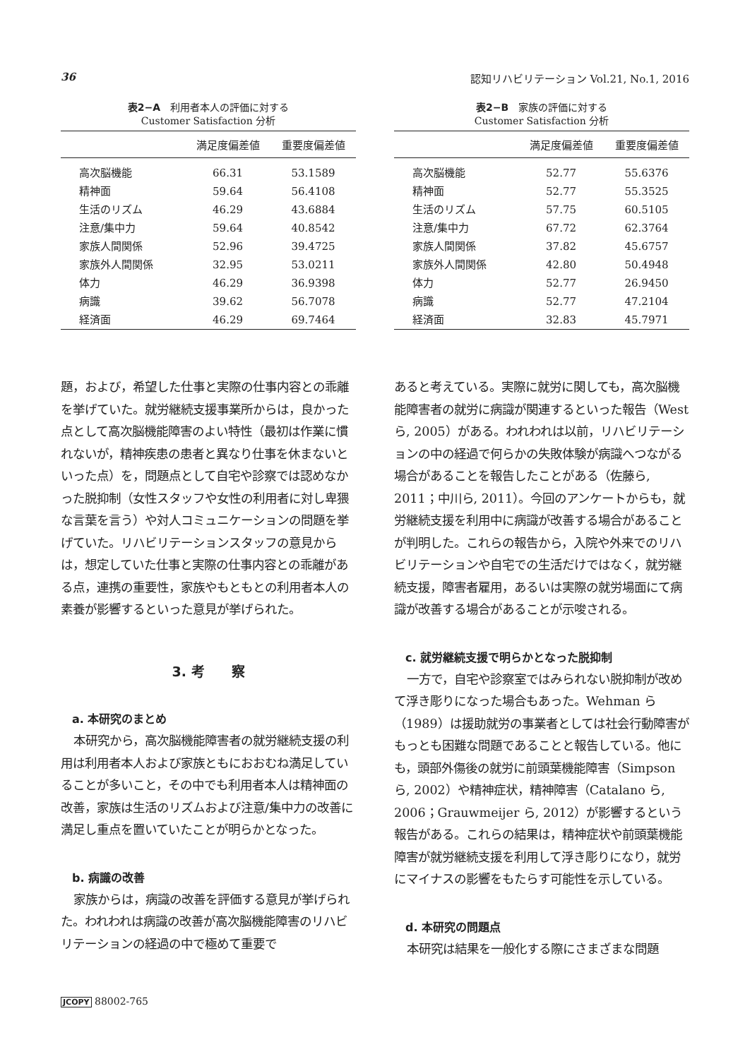36 認知リハビリテーション Vol.21, No.1, 2016
表2−A　利用者本人の評価に対する
Customer Satisfaction 分析
| | 満足度偏差値 | 重要度偏差値 |
| --- | --- | --- |
| 高次脳機能 | 66.31 | 53.1589 |
| 精神面 | 59.64 | 56.4108 |
| 生活のリズム | 46.29 | 43.6884 |
| 注意/集中力 | 59.64 | 40.8542 |
| 家族人間関係 | 52.96 | 39.4725 |
| 家族外人間関係 | 32.95 | 53.0211 |
| 体力 | 46.29 | 36.9398 |
| 病識 | 39.62 | 56.7078 |
| 経済面 | 46.29 | 69.7464 |
表2−B　家族の評価に対する
Customer Satisfaction 分析
| | 満足度偏差値 | 重要度偏差値 |
| --- | --- | --- |
| 高次脳機能 | 52.77 | 55.6376 |
| 精神面 | 52.77 | 55.3525 |
| 生活のリズム | 57.75 | 60.5105 |
| 注意/集中力 | 67.72 | 62.3764 |
| 家族人間関係 | 37.82 | 45.6757 |
| 家族外人間関係 | 42.80 | 50.4948 |
| 体力 | 52.77 | 26.9450 |
| 病識 | 52.77 | 47.2104 |
| 経済面 | 32.83 | 45.7971 |
題，および，希望した仕事と実際の仕事内容との乖離を挙げていた。就労継続支援事業所からは，良かった点として高次脳機能障害のよい特性（最初は作業に慣れないが，精神疾患の患者と異なり仕事を休まないといった点）を，問題点として自宅や診察では認めなかった脱抑制（女性スタッフや女性の利用者に対し卑猥な言葉を言う）や対人コミュニケーションの問題を挙げていた。リハビリテーションスタッフの意見からは，想定していた仕事と実際の仕事内容との乖離がある点，連携の重要性，家族やもともとの利用者本人の素養が影響するといった意見が挙げられた。
3. 考　　察
a. 本研究のまとめ
本研究から，高次脳機能障害者の就労継続支援の利用は利用者本人および家族ともにおおむね満足していることが多いこと，その中でも利用者本人は精神面の改善，家族は生活のリズムおよび注意/集中力の改善に満足し重点を置いていたことが明らかとなった。
b. 病識の改善
家族からは，病識の改善を評価する意見が挙げられた。われわれは病識の改善が高次脳機能障害のリハビリテーションの経過の中で極めて重要で
あると考えている。実際に就労に関しても，高次脳機能障害者の就労に病識が関連するといった報告（West ら, 2005）がある。われわれは以前，リハビリテーションの中の経過で何らかの失敗体験が病識へつながる場合があることを報告したことがある（佐藤ら, 2011；中川ら, 2011）。今回のアンケートからも，就労継続支援を利用中に病識が改善する場合があることが判明した。これらの報告から，入院や外来でのリハビリテーションや自宅での生活だけではなく，就労継続支援，障害者雇用，あるいは実際の就労場面にて病識が改善する場合があることが示唆される。
c. 就労継続支援で明らかとなった脱抑制
一方で，自宅や診察室ではみられない脱抑制が改めて浮き彫りになった場合もあった。Wehman ら（1989）は援助就労の事業者としては社会行動障害がもっとも困難な問題であることと報告している。他にも，頭部外傷後の就労に前頭葉機能障害（Simpson ら, 2002）や精神症状，精神障害（Catalano ら, 2006；Grauwmeijer ら, 2012）が影響するという報告がある。これらの結果は，精神症状や前頭葉機能障害が就労継続支援を利用して浮き彫りになり，就労にマイナスの影響をもたらす可能性を示している。
d. 本研究の問題点
本研究は結果を一般化する際にさまざまな問題
JCOPY 88002-765